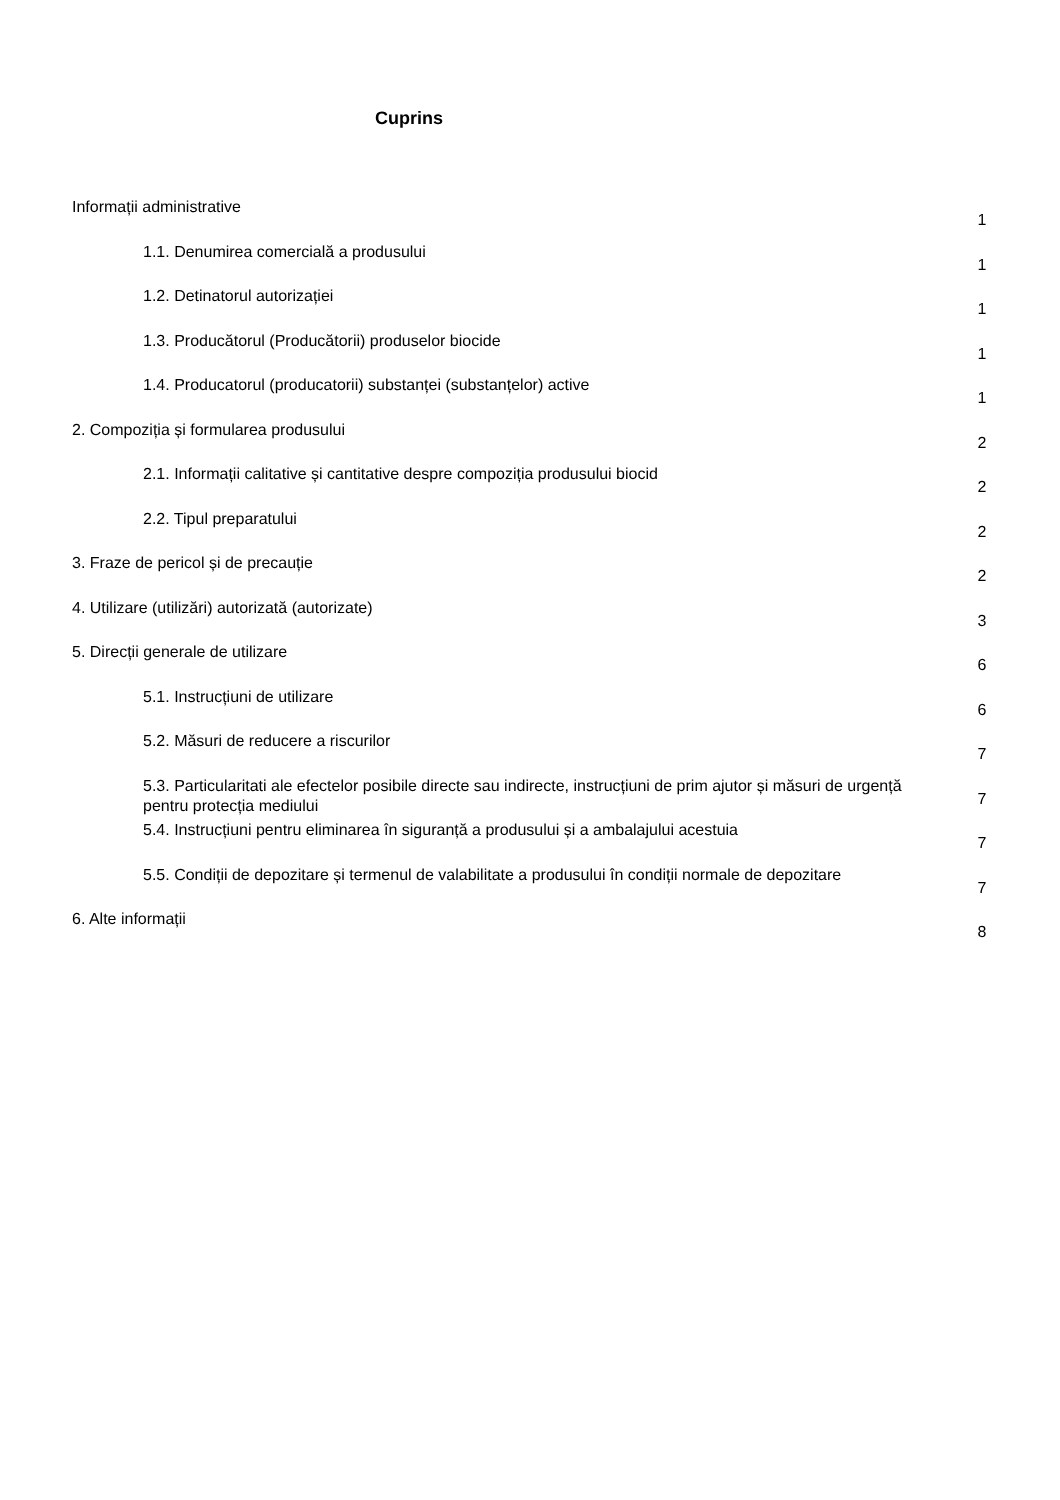Cuprins
Informații administrative
1
1.1. Denumirea comercială a produsului
1
1.2. Detinatorul autorizației
1
1.3. Producătorul (Producătorii) produselor biocide
1
1.4. Producatorul (producatorii) substanței (substanțelor) active
1
2. Compoziția și formularea produsului
2
2.1. Informații calitative și cantitative despre compoziția produsului biocid
2
2.2. Tipul preparatului
2
3. Fraze de pericol și de precauție
2
4. Utilizare (utilizări) autorizată (autorizate)
3
5. Direcții generale de utilizare
6
5.1. Instrucțiuni de utilizare
6
5.2. Măsuri de reducere a riscurilor
7
5.3. Particularitati ale efectelor posibile directe sau indirecte, instrucțiuni de prim ajutor și măsuri de urgență pentru protecția mediului
7
5.4. Instrucțiuni pentru eliminarea în siguranță a produsului și a ambalajului acestuia
7
5.5. Condiții de depozitare și termenul de valabilitate a produsului în condiții normale de depozitare
7
6. Alte informații
8